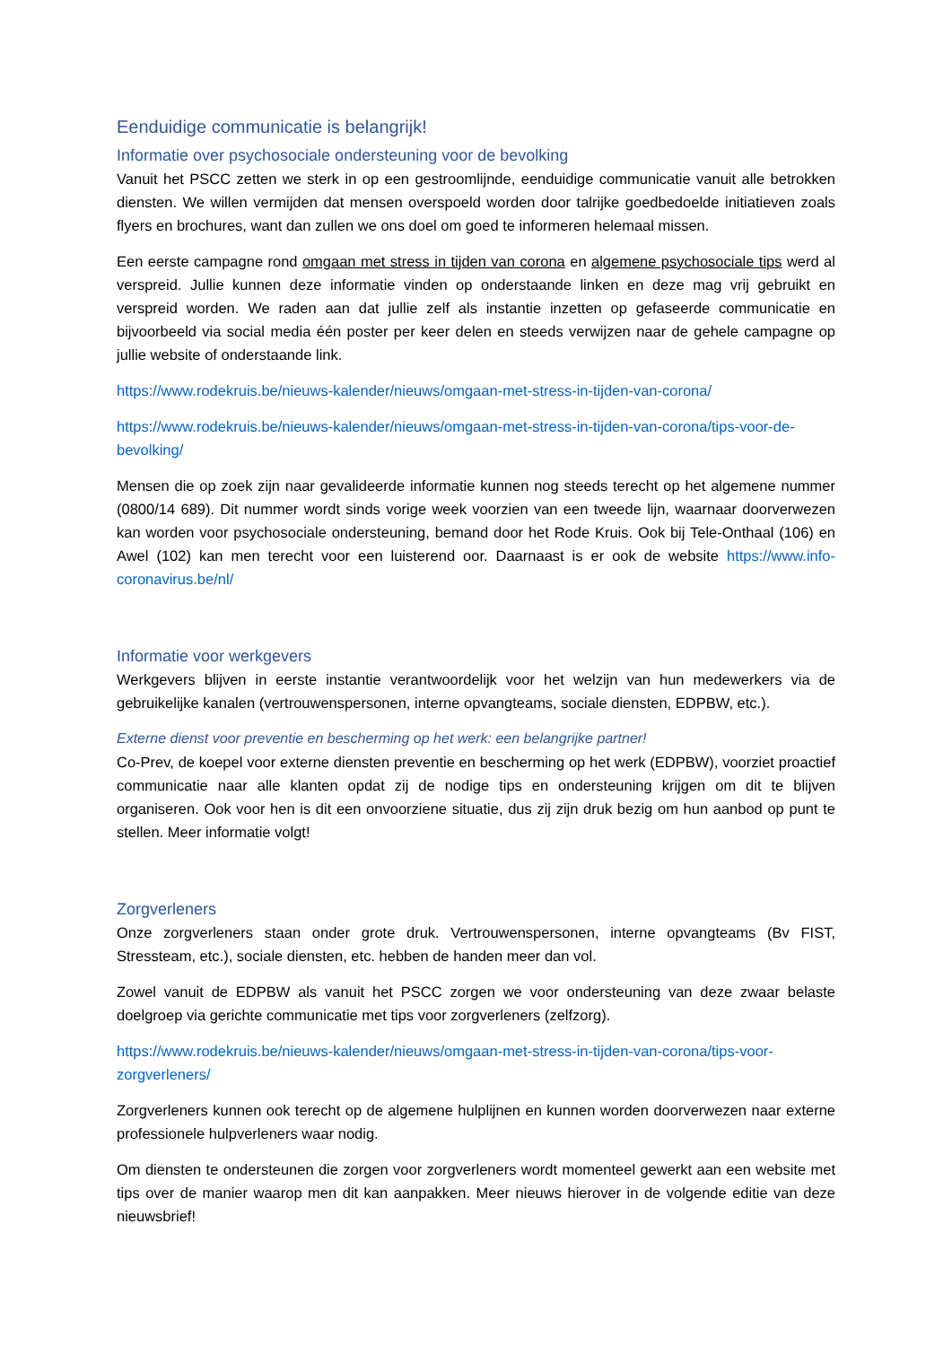Eenduidige communicatie is belangrijk!
Informatie over psychosociale ondersteuning voor de bevolking
Vanuit het PSCC zetten we sterk in op een gestroomlijnde, eenduidige communicatie vanuit alle betrokken diensten. We willen vermijden dat mensen overspoeld worden door talrijke goedbedoelde initiatieven zoals flyers en brochures, want dan zullen we ons doel om goed te informeren helemaal missen.
Een eerste campagne rond omgaan met stress in tijden van corona en algemene psychosociale tips werd al verspreid. Jullie kunnen deze informatie vinden op onderstaande linken en deze mag vrij gebruikt en verspreid worden. We raden aan dat jullie zelf als instantie inzetten op gefaseerde communicatie en bijvoorbeeld via social media één poster per keer delen en steeds verwijzen naar de gehele campagne op jullie website of onderstaande link.
https://www.rodekruis.be/nieuws-kalender/nieuws/omgaan-met-stress-in-tijden-van-corona/
https://www.rodekruis.be/nieuws-kalender/nieuws/omgaan-met-stress-in-tijden-van-corona/tips-voor-de-bevolking/
Mensen die op zoek zijn naar gevalideerde informatie kunnen nog steeds terecht op het algemene nummer (0800/14 689). Dit nummer wordt sinds vorige week voorzien van een tweede lijn, waarnaar doorverwezen kan worden voor psychosociale ondersteuning, bemand door het Rode Kruis. Ook bij Tele-Onthaal (106) en Awel (102) kan men terecht voor een luisterend oor. Daarnaast is er ook de website https://www.info-coronavirus.be/nl/
Informatie voor werkgevers
Werkgevers blijven in eerste instantie verantwoordelijk voor het welzijn van hun medewerkers via de gebruikelijke kanalen (vertrouwenspersonen, interne opvangteams, sociale diensten, EDPBW, etc.).
Externe dienst voor preventie en bescherming op het werk: een belangrijke partner!
Co-Prev, de koepel voor externe diensten preventie en bescherming op het werk (EDPBW), voorziet proactief communicatie naar alle klanten opdat zij de nodige tips en ondersteuning krijgen om dit te blijven organiseren. Ook voor hen is dit een onvoorziene situatie, dus zij zijn druk bezig om hun aanbod op punt te stellen. Meer informatie volgt!
Zorgverleners
Onze zorgverleners staan onder grote druk. Vertrouwenspersonen, interne opvangteams (Bv FIST, Stressteam, etc.), sociale diensten, etc. hebben de handen meer dan vol.
Zowel vanuit de EDPBW als vanuit het PSCC zorgen we voor ondersteuning van deze zwaar belaste doelgroep via gerichte communicatie met tips voor zorgverleners (zelfzorg).
https://www.rodekruis.be/nieuws-kalender/nieuws/omgaan-met-stress-in-tijden-van-corona/tips-voor-zorgverleners/
Zorgverleners kunnen ook terecht op de algemene hulplijnen en kunnen worden doorverwezen naar externe professionele hulpverleners waar nodig.
Om diensten te ondersteunen die zorgen voor zorgverleners wordt momenteel gewerkt aan een website met tips over de manier waarop men dit kan aanpakken. Meer nieuws hierover in de volgende editie van deze nieuwsbrief!